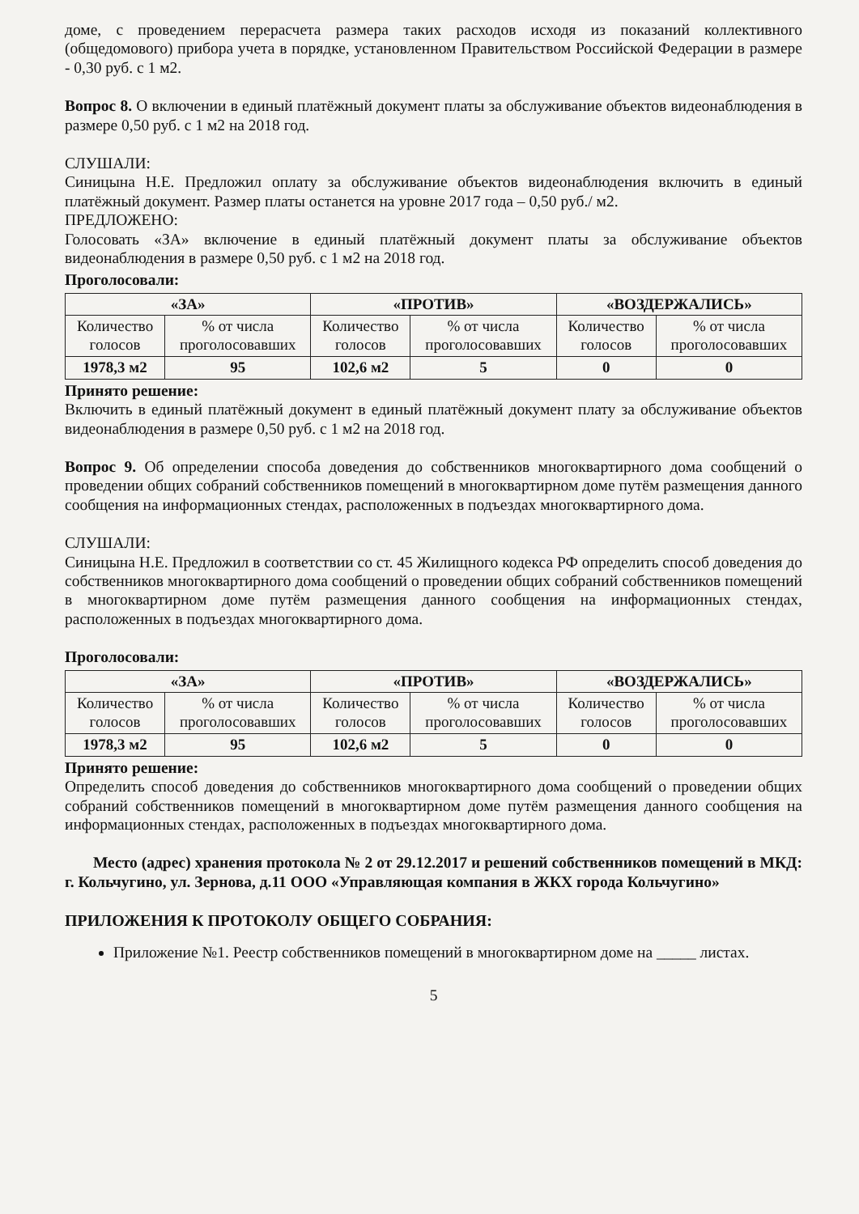доме, с проведением перерасчета размера таких расходов исходя из показаний коллективного (общедомового) прибора учета в порядке, установленном Правительством Российской Федерации в размере - 0,30 руб. с 1 м2.
Вопрос 8. О включении в единый платёжный документ платы за обслуживание объектов видеонаблюдения в размере 0,50 руб. с 1 м2 на 2018 год.
СЛУШАЛИ:
Синицына Н.Е. Предложил оплату за обслуживание объектов видеонаблюдения включить в единый платёжный документ. Размер платы останется на уровне 2017 года – 0,50 руб./ м2.
ПРЕДЛОЖЕНО:
Голосовать «ЗА» включение в единый платёжный документ платы за обслуживание объектов видеонаблюдения в размере 0,50 руб. с 1 м2 на 2018 год.
Проголосовали:
| «ЗА» | | «ПРОТИВ» | | «ВОЗДЕРЖАЛИСЬ» | |
| --- | --- | --- | --- | --- | --- |
| Количество голосов | % от числа проголосовавших | Количество голосов | % от числа проголосовавших | Количество голосов | % от числа проголосовавших |
| 1978,3 м2 | 95 | 102,6 м2 | 5 | 0 | 0 |
Принято решение:
Включить в единый платёжный документ в единый платёжный документ плату за обслуживание объектов видеонаблюдения в размере 0,50 руб. с 1 м2 на 2018 год.
Вопрос 9. Об определении способа доведения до собственников многоквартирного дома сообщений о проведении общих собраний собственников помещений в многоквартирном доме путём размещения данного сообщения на информационных стендах, расположенных в подъездах многоквартирного дома.
СЛУШАЛИ:
Синицына Н.Е. Предложил в соответствии со ст. 45 Жилищного кодекса РФ определить способ доведения до собственников многоквартирного дома сообщений о проведении общих собраний собственников помещений в многоквартирном доме путём размещения данного сообщения на информационных стендах, расположенных в подъездах многоквартирного дома.
Проголосовали:
| «ЗА» | | «ПРОТИВ» | | «ВОЗДЕРЖАЛИСЬ» | |
| --- | --- | --- | --- | --- | --- |
| Количество голосов | % от числа проголосовавших | Количество голосов | % от числа проголосовавших | Количество голосов | % от числа проголосовавших |
| 1978,3 м2 | 95 | 102,6 м2 | 5 | 0 | 0 |
Принято решение:
Определить способ доведения до собственников многоквартирного дома сообщений о проведении общих собраний собственников помещений в многоквартирном доме путём размещения данного сообщения на информационных стендах, расположенных в подъездах многоквартирного дома.
Место (адрес) хранения протокола № 2 от 29.12.2017 и решений собственников помещений в МКД: г. Кольчугино, ул. Зернова, д.11 ООО «Управляющая компания в ЖКХ города Кольчугино»
ПРИЛОЖЕНИЯ К ПРОТОКОЛУ ОБЩЕГО СОБРАНИЯ:
Приложение №1. Реестр собственников помещений в многоквартирном доме на _____ листах.
5